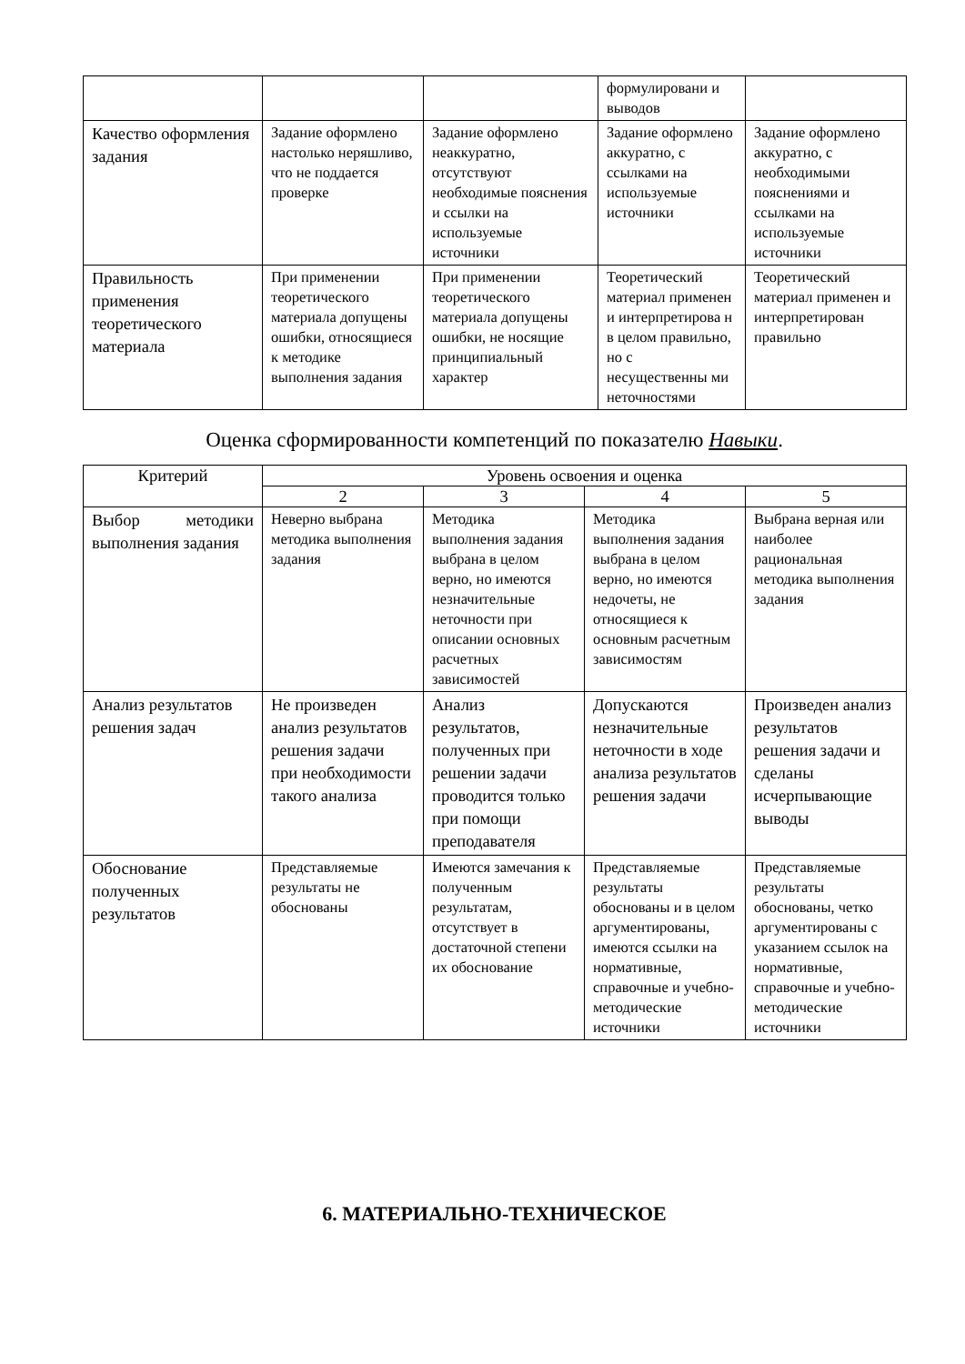| | | | формулировани и выводов | |
| Качество оформления задания | Задание оформлено настолько неряшливо, что не поддается проверке | Задание оформлено неаккуратно, отсутствуют необходимые пояснения и ссылки на используемые источники | Задание оформлено аккуратно, с ссылками на используемые источники | Задание оформлено аккуратно, с необходимыми пояснениями и ссылками на используемые источники |
| Правильность применения теоретического материала | При применении теоретического материала допущены ошибки, относящиеся к методике выполнения задания | При применении теоретического материала допущены ошибки, не носящие принципиальный характер | Теоретический материал применен и интерпретирова н в целом правильно, но с несущественны ми неточностями | Теоретический материал применен и интерпретирован правильно |
Оценка сформированности компетенций по показателю Навыки.
| Критерий | Уровень освоения и оценка | | | |
| --- | --- | --- | --- | --- |
| | 2 | 3 | 4 | 5 |
| Выбор методики выполнения задания | Неверно выбрана методика выполнения задания | Методика выполнения задания выбрана в целом верно, но имеются незначительные неточности при описании основных расчетных зависимостей | Методика выполнения задания выбрана в целом верно, но имеются недочеты, не относящиеся к основным расчетным зависимостям | Выбрана верная или наиболее рациональная методика выполнения задания |
| Анализ результатов решения задач | Не произведен анализ результатов решения задачи при необходимости такого анализа | Анализ результатов, полученных при решении задачи проводится только при помощи преподавателя | Допускаются незначительные неточности в ходе анализа результатов решения задачи | Произведен анализ результатов решения задачи и сделаны исчерпывающие выводы |
| Обоснование полученных результатов | Представляемые результаты не обоснованы | Имеются замечания к полученным результатам, отсутствует в достаточной степени их обоснование | Представляемые результаты обоснованы и в целом аргументированы, имеются ссылки на нормативные, справочные и учебно-методические источники | Представляемые результаты обоснованы, четко аргументированы с указанием ссылок на нормативные, справочные и учебно-методические источники |
6. МАТЕРИАЛЬНО-ТЕХНИЧЕСКОЕ